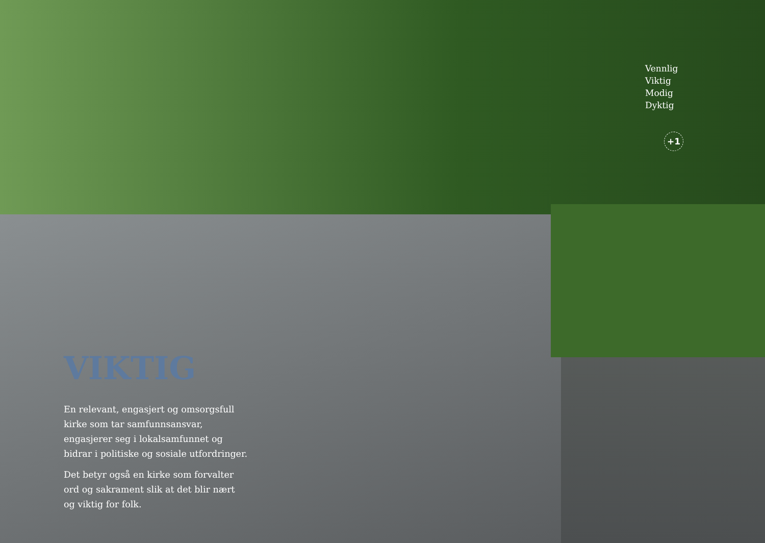VIKTIG
En relevant, engasjert og omsorgsfull kirke som tar samfunnsansvar, engasjerer seg i lokalsamfunnet og bidrar i politiske og sosiale utfordringer.
Det betyr også en kirke som forvalter ord og sakrament slik at det blir nært og viktig for folk.
Vennlig
Viktig
Modig
Dyktig
+1